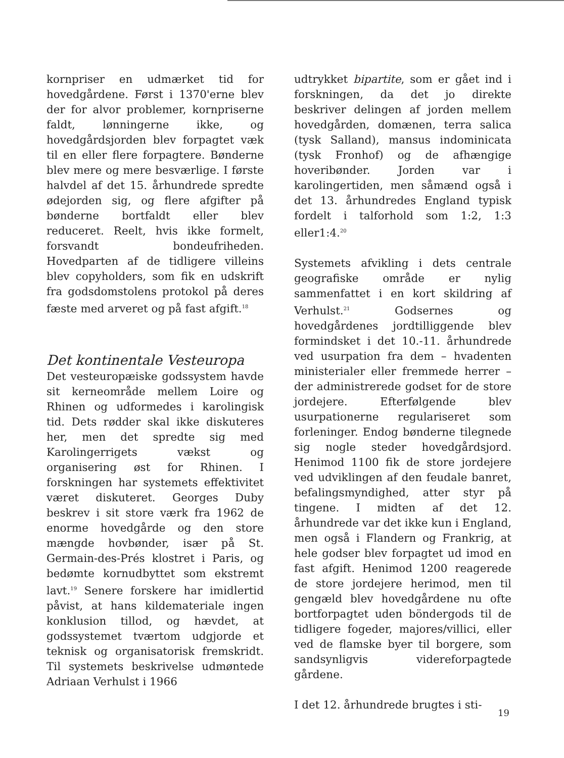kornpriser en udmærket tid for hovedgårdene. Først i 1370'erne blev der for alvor problemer, kornpriserne faldt, lønningerne ikke, og hovedgårdsjorden blev forpagtet væk til en eller flere forpagtere. Bønderne blev mere og mere besværlige. I første halvdel af det 15. århundrede spredte ødejorden sig, og flere afgifter på bønderne bortfaldt eller blev reduceret. Reelt, hvis ikke formelt, forsvandt bondeufriheden. Hovedparten af de tidligere villeins blev copyholders, som fik en udskrift fra godsdomstolens protokol på deres fæste med arveret og på fast afgift.<sup>18</sup>
Det kontinentale Vesteuropa
Det vesteuropæiske godssystem havde sit kerneområde mellem Loire og Rhinen og udformedes i karolingisk tid. Dets rødder skal ikke diskuteres her, men det spredte sig med Karolingerrigets vækst og organisering øst for Rhinen. I forskningen har systemets effektivitet været diskuteret. Georges Duby beskrev i sit store værk fra 1962 de enorme hovedgårde og den store mængde hovbønder, især på St. Germain-des-Prés klostret i Paris, og bedømte kornudbyttet som ekstremt lavt.<sup>19</sup> Senere forskere har imidlertid påvist, at hans kildemateriale ingen konklusion tillod, og hævdet, at godssystemet tværtom udgjorde et teknisk og organisatorisk fremskridt. Til systemets beskrivelse udmøntede Adriaan Verhulst i 1966
udtrykket bipartite, som er gået ind i forskningen, da det jo direkte beskriver delingen af jorden mellem hovedgården, domænen, terra salica (tysk Salland), mansus indominicata (tysk Fronhof) og de afhængige hoveribønder. Jorden var i karolingertiden, men såmænd også i det 13. århundredes England typisk fordelt i talforhold som 1:2, 1:3 eller1:4.<sup>20</sup>
Systemets afvikling i dets centrale geografiske område er nylig sammenfattet i en kort skildring af Verhulst.<sup>21</sup> Godsernes og hovedgårdenes jordtilliggende blev formindsket i det 10.-11. århundrede ved usurpation fra dem – hvadenten ministerialer eller fremmede herrer – der administrerede godset for de store jordejere. Efterfølgende blev usurpationerne regulariseret som forleninger. Endog bønderne tilegnede sig nogle steder hovedgårdsjord. Henimod 1100 fik de store jordejere ved udviklingen af den feudale banret, befalingsmyndighed, atter styr på tingene. I midten af det 12. århundrede var det ikke kun i England, men også i Flandern og Frankrig, at hele godser blev forpagtet ud imod en fast afgift. Henimod 1200 reagerede de store jordejere herimod, men til gengæld blev hovedgårdene nu ofte bortforpagtet uden böndergods til de tidligere fogeder, majores/villici, eller ved de flamske byer til borgere, som sandsynligvis videreforpagtede gårdene.
I det 12. århundrede brugtes i sti-
19